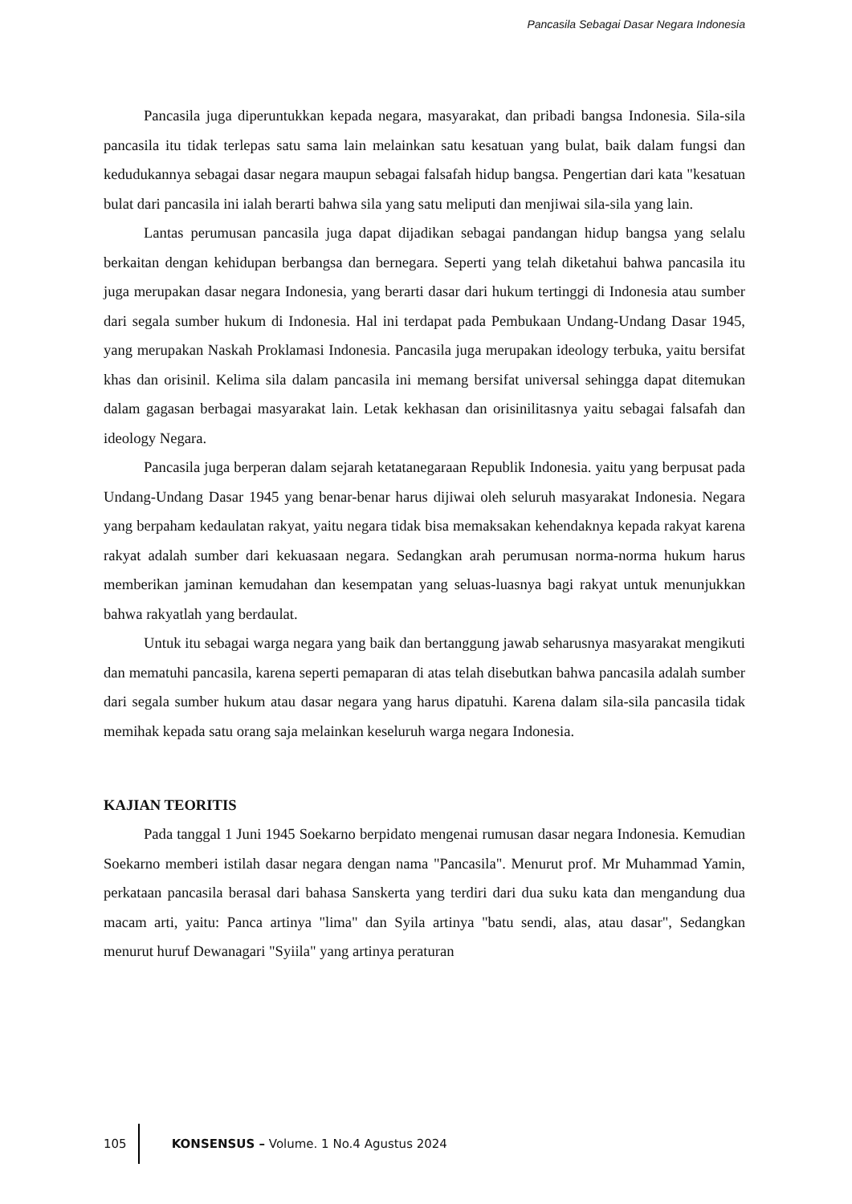Pancasila Sebagai Dasar Negara Indonesia
Pancasila juga diperuntukkan kepada negara, masyarakat, dan pribadi bangsa Indonesia. Sila-sila pancasila itu tidak terlepas satu sama lain melainkan satu kesatuan yang bulat, baik dalam fungsi dan kedudukannya sebagai dasar negara maupun sebagai falsafah hidup bangsa. Pengertian dari kata "kesatuan bulat dari pancasila ini ialah berarti bahwa sila yang satu meliputi dan menjiwai sila-sila yang lain.
Lantas perumusan pancasila juga dapat dijadikan sebagai pandangan hidup bangsa yang selalu berkaitan dengan kehidupan berbangsa dan bernegara. Seperti yang telah diketahui bahwa pancasila itu juga merupakan dasar negara Indonesia, yang berarti dasar dari hukum tertinggi di Indonesia atau sumber dari segala sumber hukum di Indonesia. Hal ini terdapat pada Pembukaan Undang-Undang Dasar 1945, yang merupakan Naskah Proklamasi Indonesia. Pancasila juga merupakan ideology terbuka, yaitu bersifat khas dan orisinil. Kelima sila dalam pancasila ini memang bersifat universal sehingga dapat ditemukan dalam gagasan berbagai masyarakat lain. Letak kekhasan dan orisinilitasnya yaitu sebagai falsafah dan ideology Negara.
Pancasila juga berperan dalam sejarah ketatanegaraan Republik Indonesia. yaitu yang berpusat pada Undang-Undang Dasar 1945 yang benar-benar harus dijiwai oleh seluruh masyarakat Indonesia. Negara yang berpaham kedaulatan rakyat, yaitu negara tidak bisa memaksakan kehendaknya kepada rakyat karena rakyat adalah sumber dari kekuasaan negara. Sedangkan arah perumusan norma-norma hukum harus memberikan jaminan kemudahan dan kesempatan yang seluas-luasnya bagi rakyat untuk menunjukkan bahwa rakyatlah yang berdaulat.
Untuk itu sebagai warga negara yang baik dan bertanggung jawab seharusnya masyarakat mengikuti dan mematuhi pancasila, karena seperti pemaparan di atas telah disebutkan bahwa pancasila adalah sumber dari segala sumber hukum atau dasar negara yang harus dipatuhi. Karena dalam sila-sila pancasila tidak memihak kepada satu orang saja melainkan keseluruh warga negara Indonesia.
KAJIAN TEORITIS
Pada tanggal 1 Juni 1945 Soekarno berpidato mengenai rumusan dasar negara Indonesia. Kemudian Soekarno memberi istilah dasar negara dengan nama "Pancasila". Menurut prof. Mr Muhammad Yamin, perkataan pancasila berasal dari bahasa Sanskerta yang terdiri dari dua suku kata dan mengandung dua macam arti, yaitu: Panca artinya "lima" dan Syila artinya "batu sendi, alas, atau dasar", Sedangkan menurut huruf Dewanagari "Syiila" yang artinya peraturan
105 KONSENSUS – Volume. 1 No.4 Agustus 2024